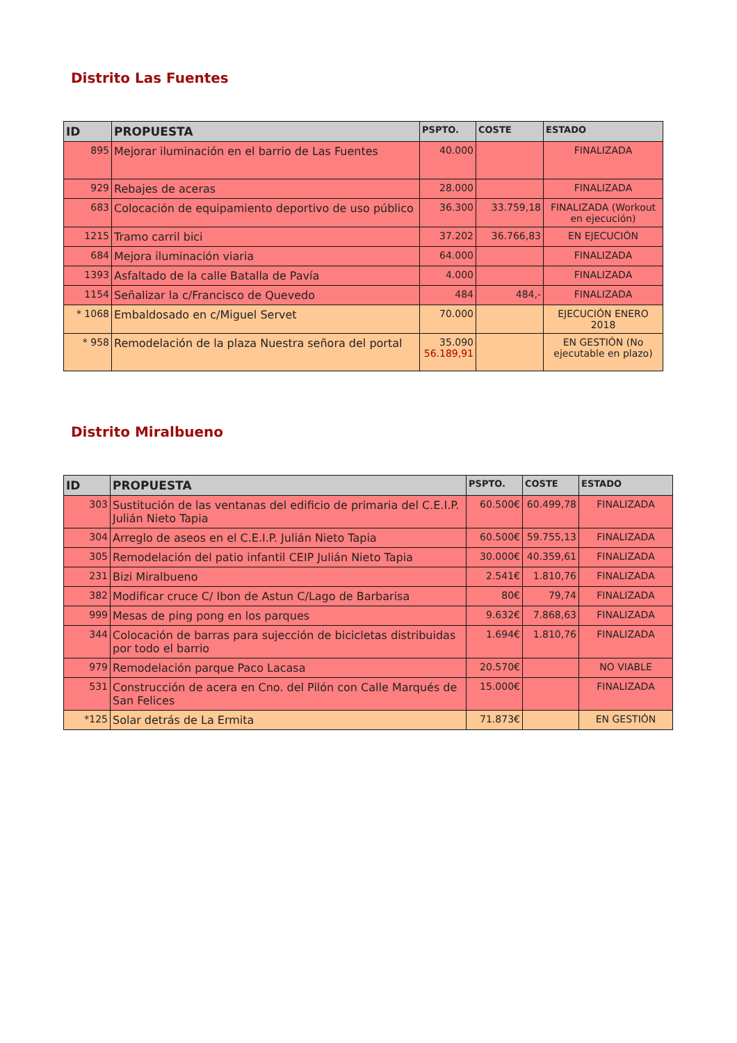Distrito Las Fuentes
| ID | PROPUESTA | PSPTO. | COSTE | ESTADO |
| --- | --- | --- | --- | --- |
| 895 | Mejorar iluminación en el barrio de Las Fuentes | 40.000 | | FINALIZADA |
| 929 | Rebajes de aceras | 28.000 | | FINALIZADA |
| 683 | Colocación de equipamiento deportivo de uso público | 36.300 | 33.759,18 | FINALIZADA (Workout en ejecución) |
| 1215 | Tramo carril bici | 37.202 | 36.766,83 | EN EJECUCIÓN |
| 684 | Mejora iluminación viaria | 64.000 | | FINALIZADA |
| 1393 | Asfaltado de la calle Batalla de Pavía | 4.000 | | FINALIZADA |
| 1154 | Señalizar la c/Francisco de Quevedo | 484 | 484,- | FINALIZADA |
| * 1068 | Embaldosado en c/Miguel Servet | 70.000 | | EJECUCIÓN ENERO 2018 |
| * 958 | Remodelación de la plaza Nuestra señora del portal | 35.090 56.189,91 | | EN GESTIÓN (No ejecutable en plazo) |
Distrito Miralbueno
| ID | PROPUESTA | PSPTO. | COSTE | ESTADO |
| --- | --- | --- | --- | --- |
| 303 | Sustitución de las ventanas del edificio de primaria del C.E.I.P. Julián Nieto Tapia | 60.500€ | 60.499,78 | FINALIZADA |
| 304 | Arreglo de aseos en el C.E.I.P. Julián Nieto Tapia | 60.500€ | 59.755,13 | FINALIZADA |
| 305 | Remodelación del patio infantil CEIP Julián Nieto Tapia | 30.000€ | 40.359,61 | FINALIZADA |
| 231 | Bizi Miralbueno | 2.541€ | 1.810,76 | FINALIZADA |
| 382 | Modificar cruce C/ Ibon de Astun C/Lago de Barbarisa | 80€ | 79,74 | FINALIZADA |
| 999 | Mesas de ping pong en los parques | 9.632€ | 7.868,63 | FINALIZADA |
| 344 | Colocación de barras para sujección de bicicletas distribuidas por todo el barrio | 1.694€ | 1.810,76 | FINALIZADA |
| 979 | Remodelación parque Paco Lacasa | 20.570€ | | NO VIABLE |
| 531 | Construcción de acera en Cno. del Pilón con Calle Marqués de San Felices | 15.000€ | | FINALIZADA |
| *125 | Solar detrás de La Ermita | 71.873€ | | EN GESTIÓN |